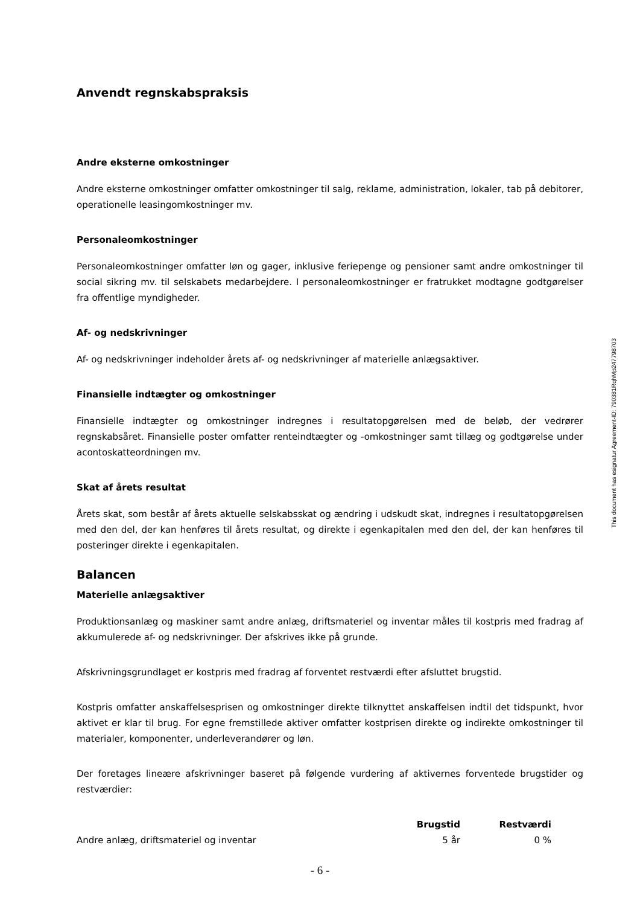Anvendt regnskabspraksis
Andre eksterne omkostninger
Andre eksterne omkostninger omfatter omkostninger til salg, reklame, administration, lokaler, tab på debitorer, operationelle leasingomkostninger mv.
Personaleomkostninger
Personaleomkostninger omfatter løn og gager, inklusive feriepenge og pensioner samt andre omkostninger til social sikring mv. til selskabets medarbejdere. I personaleomkostninger er fratrukket modtagne godtgørelser fra offentlige myndigheder.
Af- og nedskrivninger
Af- og nedskrivninger indeholder årets af- og nedskrivninger af materielle anlægsaktiver.
Finansielle indtægter og omkostninger
Finansielle indtægter og omkostninger indregnes i resultatopgørelsen med de beløb, der vedrører regnskabsåret. Finansielle poster omfatter renteindtægter og -omkostninger samt tillæg og godtgørelse under acontoskatteordningen mv.
Skat af årets resultat
Årets skat, som består af årets aktuelle selskabsskat og ændring i udskudt skat, indregnes i resultatopgørelsen med den del, der kan henføres til årets resultat, og direkte i egenkapitalen med den del, der kan henføres til posteringer direkte i egenkapitalen.
Balancen
Materielle anlægsaktiver
Produktionsanlæg og maskiner samt andre anlæg, driftsmateriel og inventar måles til kostpris med fradrag af akkumulerede af- og nedskrivninger. Der afskrives ikke på grunde.
Afskrivningsgrundlaget er kostpris med fradrag af forventet restværdi efter afsluttet brugstid.
Kostpris omfatter anskaffelsesprisen og omkostninger direkte tilknyttet anskaffelsen indtil det tidspunkt, hvor aktivet er klar til brug. For egne fremstillede aktiver omfatter kostprisen direkte og indirekte omkostninger til materialer, komponenter, underleverandører og løn.
Der foretages lineære afskrivninger baseret på følgende vurdering af aktivernes forventede brugstider og restværdier:
| | Brugstid | Restværdi |
| --- | --- | --- |
| Andre anlæg, driftsmateriel og inventar | 5 år | 0 % |
This document has esignatur Agreement-ID: 790381RqhMp247798703
- 6 -